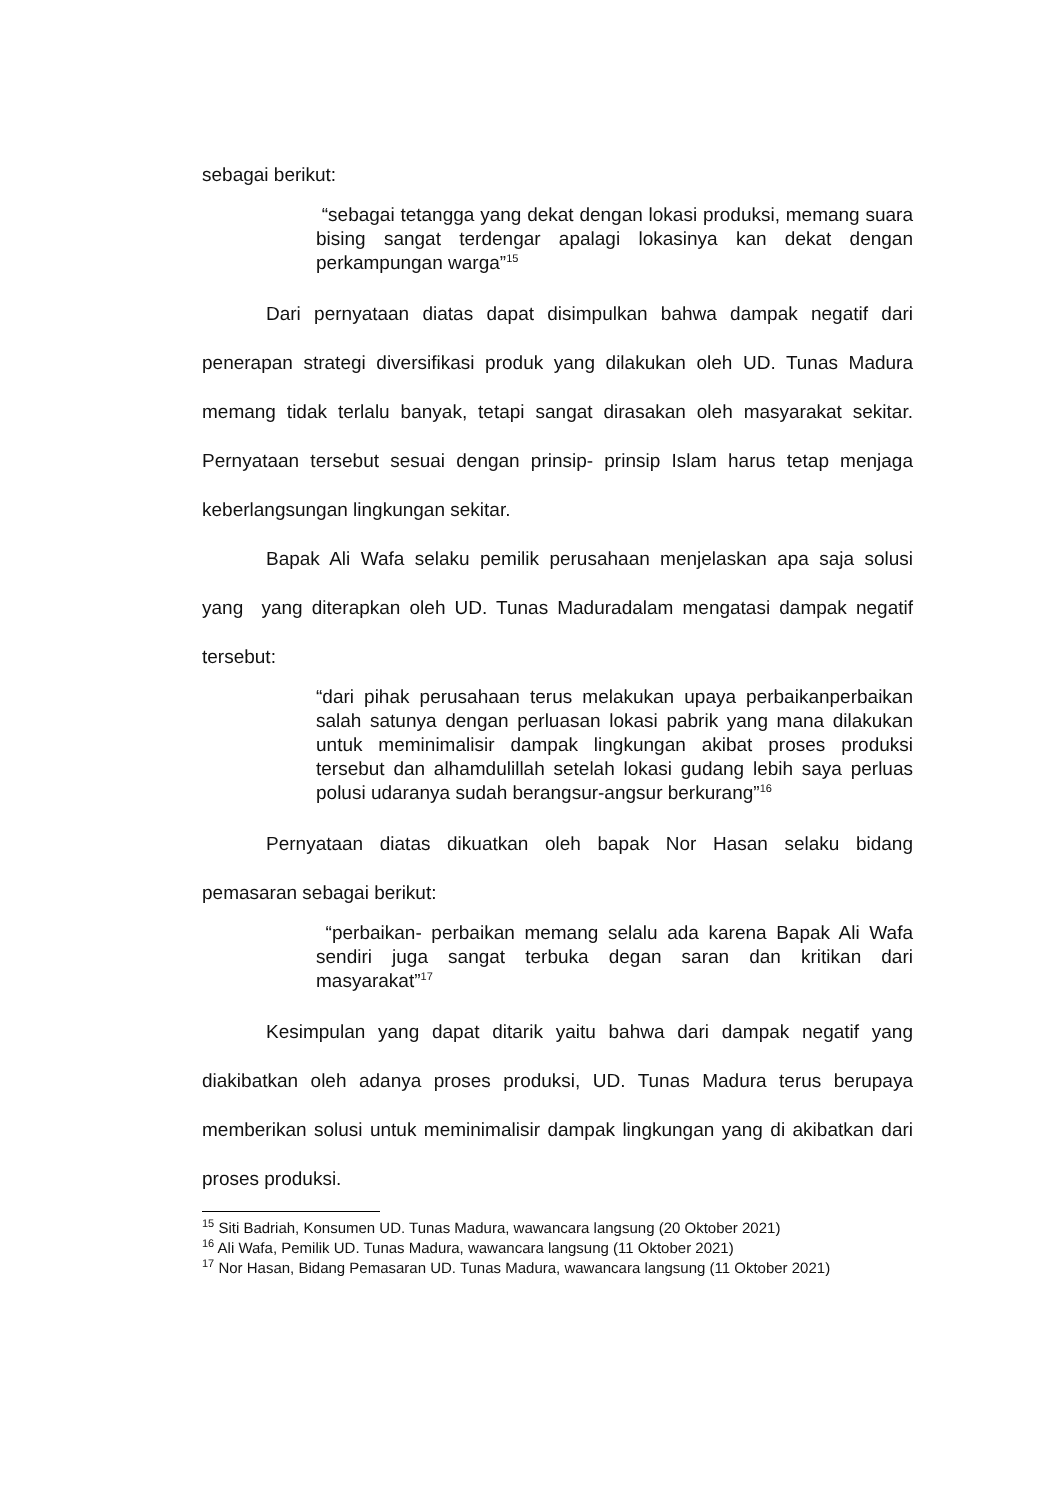sebagai berikut:
“sebagai tetangga yang dekat dengan lokasi produksi, memang suara bising sangat terdengar apalagi lokasinya kan dekat dengan perkampungan warga”<sup>15</sup>
Dari pernyataan diatas dapat disimpulkan bahwa dampak negatif dari penerapan strategi diversifikasi produk yang dilakukan oleh UD. Tunas Madura memang tidak terlalu banyak, tetapi sangat dirasakan oleh masyarakat sekitar. Pernyataan tersebut sesuai dengan prinsip- prinsip Islam harus tetap menjaga keberlangsungan lingkungan sekitar.
Bapak Ali Wafa selaku pemilik perusahaan menjelaskan apa saja solusi yang yang diterapkan oleh UD. Tunas Maduradalam mengatasi dampak negatif tersebut:
“dari pihak perusahaan terus melakukan upaya perbaikanperbaikan salah satunya dengan perluasan lokasi pabrik yang mana dilakukan untuk meminimalisir dampak lingkungan akibat proses produksi tersebut dan alhamdulillah setelah lokasi gudang lebih saya perluas polusi udaranya sudah berangsur-angsur berkurang”<sup>16</sup>
Pernyataan diatas dikuatkan oleh bapak Nor Hasan selaku bidang pemasaran sebagai berikut:
“perbaikan- perbaikan memang selalu ada karena Bapak Ali Wafa sendiri juga sangat terbuka degan saran dan kritikan dari masyarakat”<sup>17</sup>
Kesimpulan yang dapat ditarik yaitu bahwa dari dampak negatif yang diakibatkan oleh adanya proses produksi, UD. Tunas Madura terus berupaya memberikan solusi untuk meminimalisir dampak lingkungan yang di akibatkan dari proses produksi.
<sup>15</sup> Siti Badriah, Konsumen UD. Tunas Madura, wawancara langsung (20 Oktober 2021)
<sup>16</sup> Ali Wafa, Pemilik UD. Tunas Madura, wawancara langsung (11 Oktober 2021)
<sup>17</sup> Nor Hasan, Bidang Pemasaran UD. Tunas Madura, wawancara langsung (11 Oktober 2021)